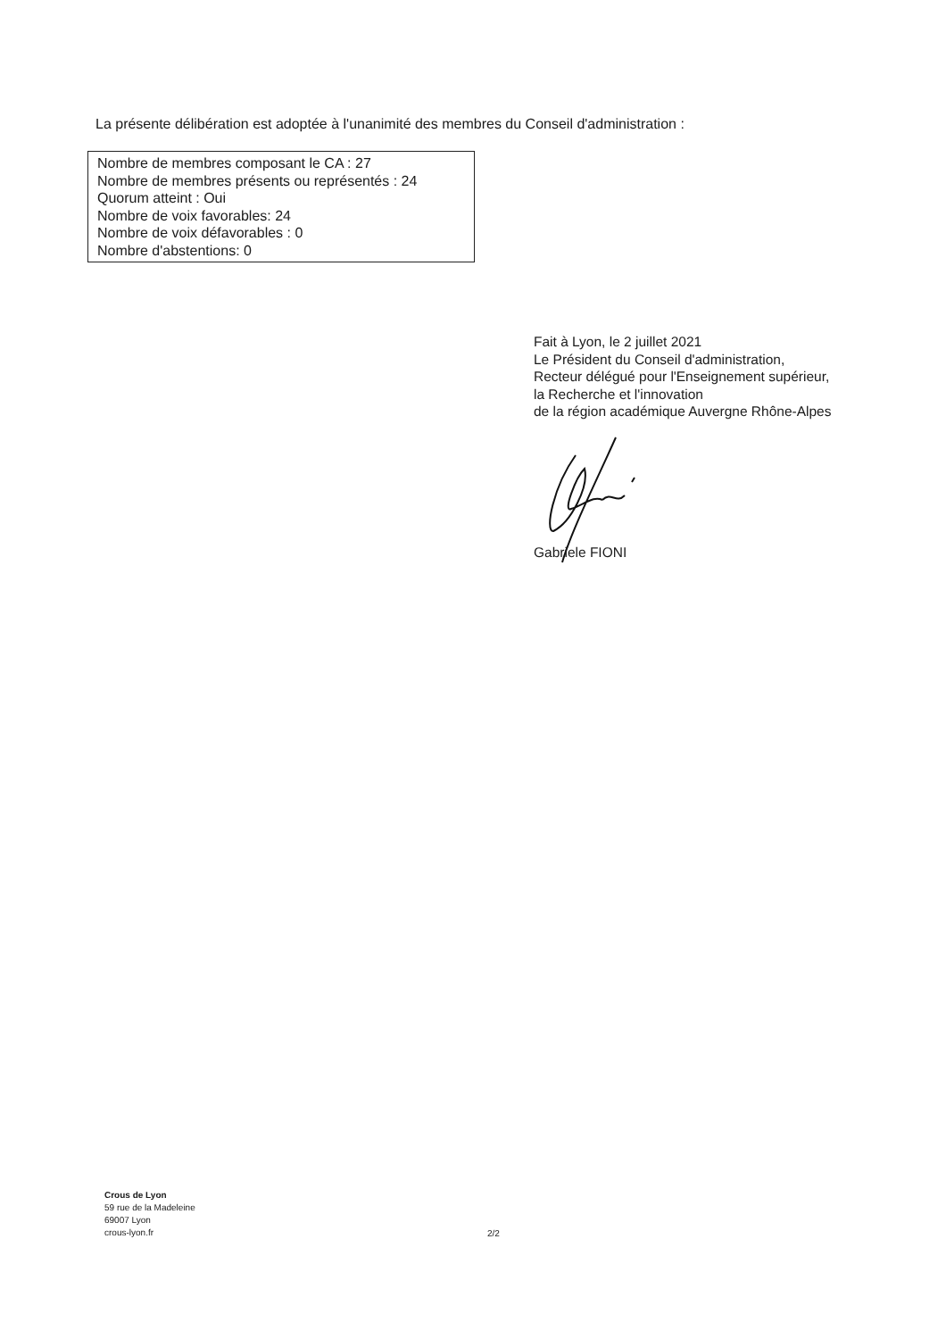La présente délibération est adoptée à l'unanimité des membres du Conseil d'administration :
Nombre de membres composant le CA : 27
Nombre de membres présents ou représentés : 24
Quorum atteint : Oui
Nombre de voix favorables: 24
Nombre de voix défavorables : 0
Nombre d'abstentions: 0
Fait à Lyon, le 2 juillet 2021
Le Président du Conseil d'administration,
Recteur délégué pour l'Enseignement supérieur,
la Recherche et l'innovation
de la région académique Auvergne Rhône-Alpes
Gabriele FIONI
Crous de Lyon
59 rue de la Madeleine
69007 Lyon
crous-lyon.fr
2/2